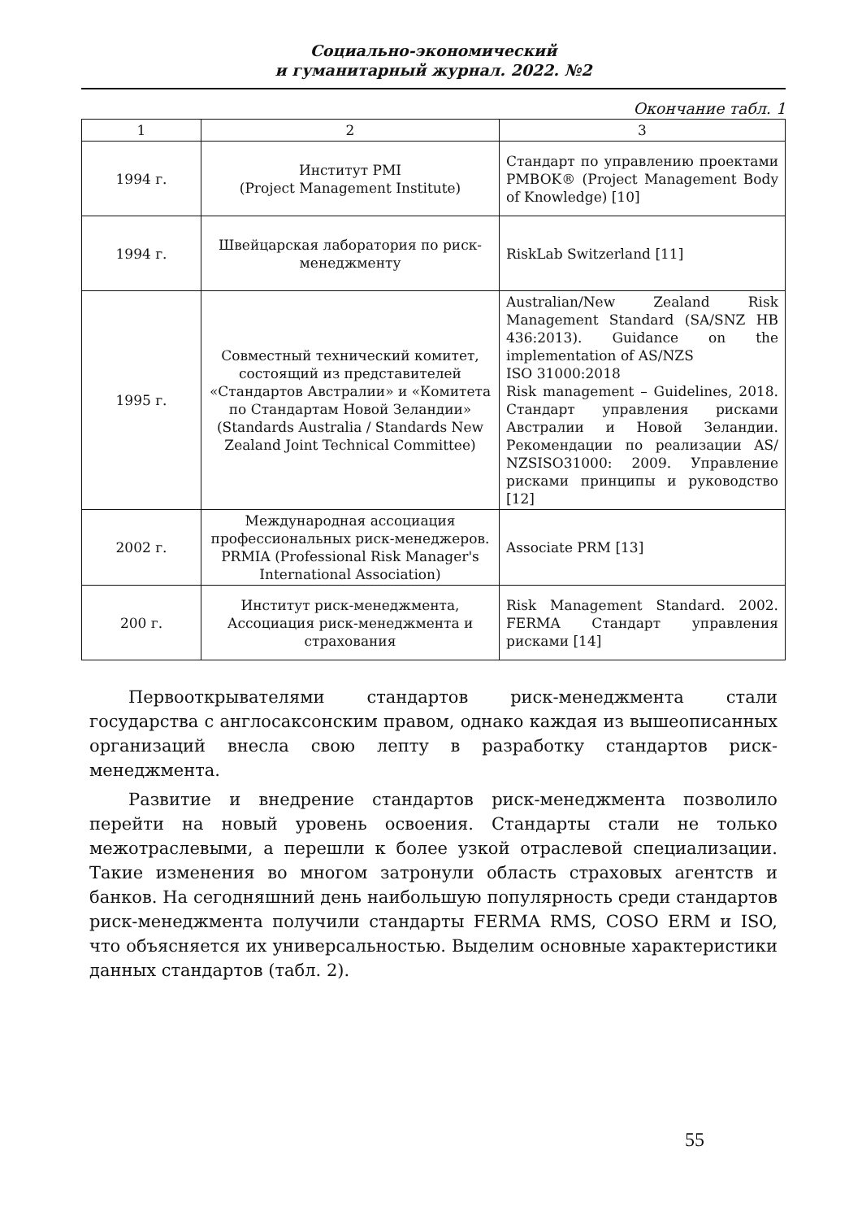Социально-экономический
и гуманитарный журнал. 2022. №2
Окончание табл. 1
| 1 | 2 | 3 |
| --- | --- | --- |
| 1994 г. | Институт PMI (Project Management Institute) | Стандарт по управлению проектами PMBOK® (Project Management Body of Knowledge) [10] |
| 1994 г. | Швейцарская лаборатория по риск-менеджменту | RiskLab Switzerland [11] |
| 1995 г. | Совместный технический комитет, состоящий из представителей «Стандартов Австралии» и «Комитета по Стандартам Новой Зеландии» (Standards Australia / Standards New Zealand Joint Technical Committee) | Australian/New Zealand Risk Management Standard (SA/SNZ HB 436:2013). Guidance on the implementation of AS/NZS ISO 31000:2018 Risk management – Guidelines, 2018. Стандарт управления рисками Австралии и Новой Зеландии. Рекомендации по реализации AS/ NZSISO31000: 2009. Управление рисками принципы и руководство [12] |
| 2002 г. | Международная ассоциация профессиональных риск-менеджеров. PRMIA (Professional Risk Manager's International Association) | Associate PRM [13] |
| 200 г. | Институт риск-менеджмента, Ассоциация риск-менеджмента и страхования | Risk Management Standard. 2002. FERMA Стандарт управления рисками [14] |
Первооткрывателями стандартов риск-менеджмента стали государства с англосаксонским правом, однако каждая из вышеописанных организаций внесла свою лепту в разработку стандартов риск-менеджмента.
Развитие и внедрение стандартов риск-менеджмента позволило перейти на новый уровень освоения. Стандарты стали не только межотраслевыми, а перешли к более узкой отраслевой специализации. Такие изменения во многом затронули область страховых агентств и банков. На сегодняшний день наибольшую популярность среди стандартов риск-менеджмента получили стандарты FERMA RMS, COSO ERM и ISO, что объясняется их универсальностью. Выделим основные характеристики данных стандартов (табл. 2).
55